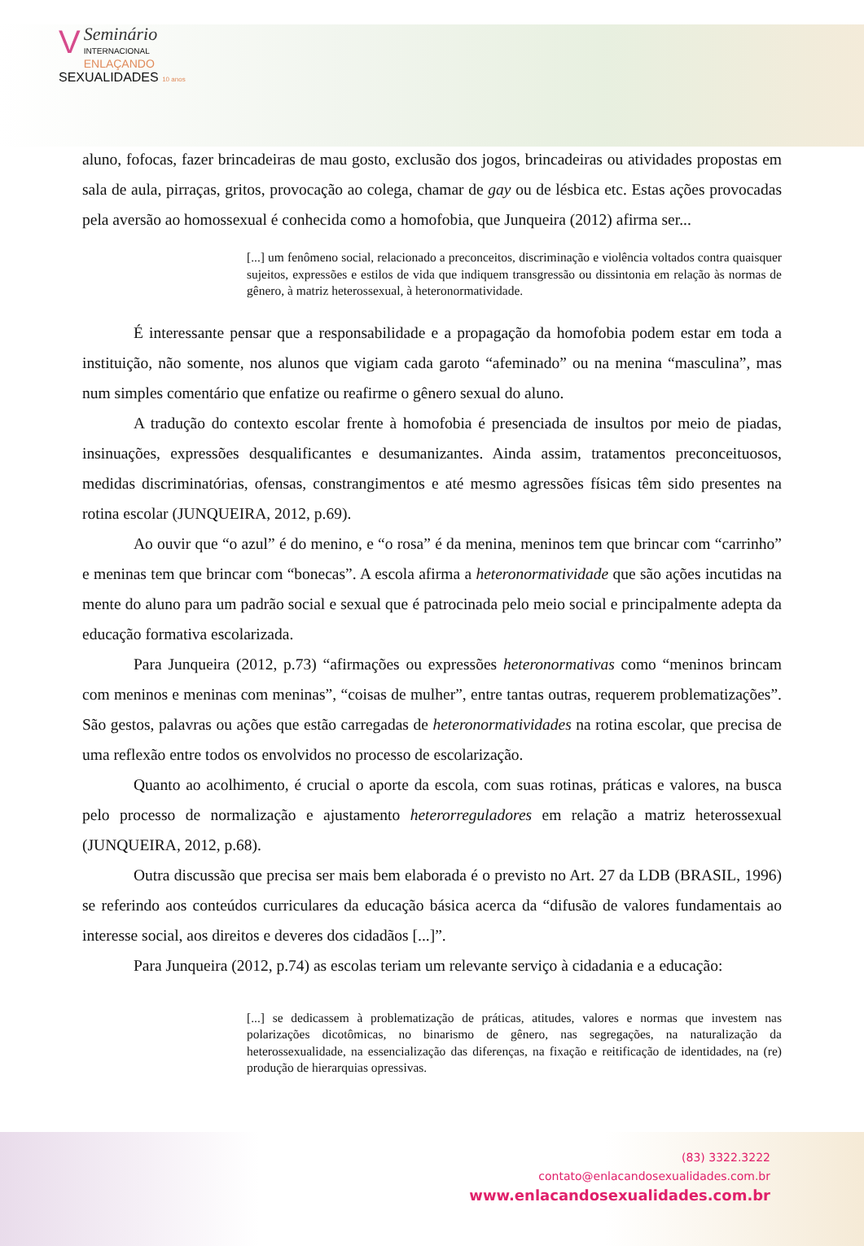VSeminário
INTERNACIONAL
ENLAÇANDO
SEXUALIDADES 10 anos
aluno, fofocas, fazer brincadeiras de mau gosto, exclusão dos jogos, brincadeiras ou atividades propostas em sala de aula, pirraças, gritos, provocação ao colega, chamar de gay ou de lésbica etc. Estas ações provocadas pela aversão ao homossexual é conhecida como a homofobia, que Junqueira (2012) afirma ser...
[...] um fenômeno social, relacionado a preconceitos, discriminação e violência voltados contra quaisquer sujeitos, expressões e estilos de vida que indiquem transgressão ou dissintonia em relação às normas de gênero, à matriz heterossexual, à heteronormatividade.
É interessante pensar que a responsabilidade e a propagação da homofobia podem estar em toda a instituição, não somente, nos alunos que vigiam cada garoto “afeminado” ou na menina “masculina”, mas num simples comentário que enfatize ou reafirme o gênero sexual do aluno.
A tradução do contexto escolar frente à homofobia é presenciada de insultos por meio de piadas, insinuações, expressões desqualificantes e desumanizantes. Ainda assim, tratamentos preconceituosos, medidas discriminatórias, ofensas, constrangimentos e até mesmo agressões físicas têm sido presentes na rotina escolar (JUNQUEIRA, 2012, p.69).
Ao ouvir que “o azul” é do menino, e “o rosa” é da menina, meninos tem que brincar com “carrinho” e meninas tem que brincar com “bonecas”. A escola afirma a heteronormatividade que são ações incutidas na mente do aluno para um padrão social e sexual que é patrocinada pelo meio social e principalmente adepta da educação formativa escolarizada.
Para Junqueira (2012, p.73) “afirmações ou expressões heteronormativas como “meninos brincam com meninos e meninas com meninas”, “coisas de mulher”, entre tantas outras, requerem problematizações”. São gestos, palavras ou ações que estão carregadas de heteronormatividades na rotina escolar, que precisa de uma reflexão entre todos os envolvidos no processo de escolarização.
Quanto ao acolhimento, é crucial o aporte da escola, com suas rotinas, práticas e valores, na busca pelo processo de normalização e ajustamento heterorreguladores em relação a matriz heterossexual (JUNQUEIRA, 2012, p.68).
Outra discussão que precisa ser mais bem elaborada é o previsto no Art. 27 da LDB (BRASIL, 1996) se referindo aos conteúdos curriculares da educação básica acerca da “difusão de valores fundamentais ao interesse social, aos direitos e deveres dos cidadãos [...]”.
Para Junqueira (2012, p.74) as escolas teriam um relevante serviço à cidadania e a educação:
[...] se dedicassem à problematização de práticas, atitudes, valores e normas que investem nas polarizações dicotômicas, no binarismo de gênero, nas segregações, na naturalização da heterossexualidade, na essencialização das diferenças, na fixação e reitificação de identidades, na (re) produção de hierarquias opressivas.
(83) 3322.3222
contato@enlacandosexualidades.com.br
www.enlacandosexualidades.com.br